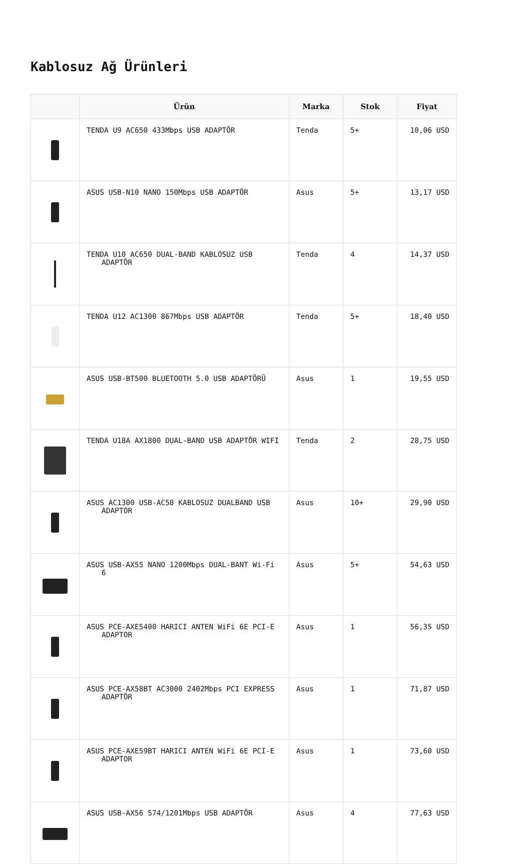Kablosuz Ağ Ürünleri
| | Ürün | Marka | Stok | Fiyat |
| --- | --- | --- | --- | --- |
| | TENDA U9 AC650 433Mbps USB ADAPTÖR | Tenda | 5+ | 10,06 USD |
| | ASUS USB-N10 NANO 150Mbps USB ADAPTÖR | Asus | 5+ | 13,17 USD |
| | TENDA U10 AC650 DUAL-BAND KABLOSUZ USB ADAPTÖR | Tenda | 4 | 14,37 USD |
| | TENDA U12 AC1300 867Mbps USB ADAPTÖR | Tenda | 5+ | 18,40 USD |
| | ASUS USB-BT500 BLUETOOTH 5.0 USB ADAPTÖRÜ | Asus | 1 | 19,55 USD |
| | TENDA U18A AX1800 DUAL-BAND USB ADAPTÖR WIFI | Tenda | 2 | 28,75 USD |
| | ASUS AC1300 USB-AC58 KABLOSUZ DUALBAND USB ADAPTOR | Asus | 10+ | 29,90 USD |
| | ASUS USB-AX55 NANO 1200Mbps DUAL-BANT Wi-Fi 6 | Asus | 5+ | 54,63 USD |
| | ASUS PCE-AXE5400 HARICI ANTEN WiFi 6E PCI-E ADAPTOR | Asus | 1 | 56,35 USD |
| | ASUS PCE-AX58BT AC3000 2402Mbps PCI EXPRESS ADAPTÖR | Asus | 1 | 71,87 USD |
| | ASUS PCE-AXE59BT HARICI ANTEN WiFi 6E PCI-E ADAPTOR | Asus | 1 | 73,60 USD |
| | ASUS USB-AX56 574/1201Mbps USB ADAPTÖR | Asus | 4 | 77,63 USD |